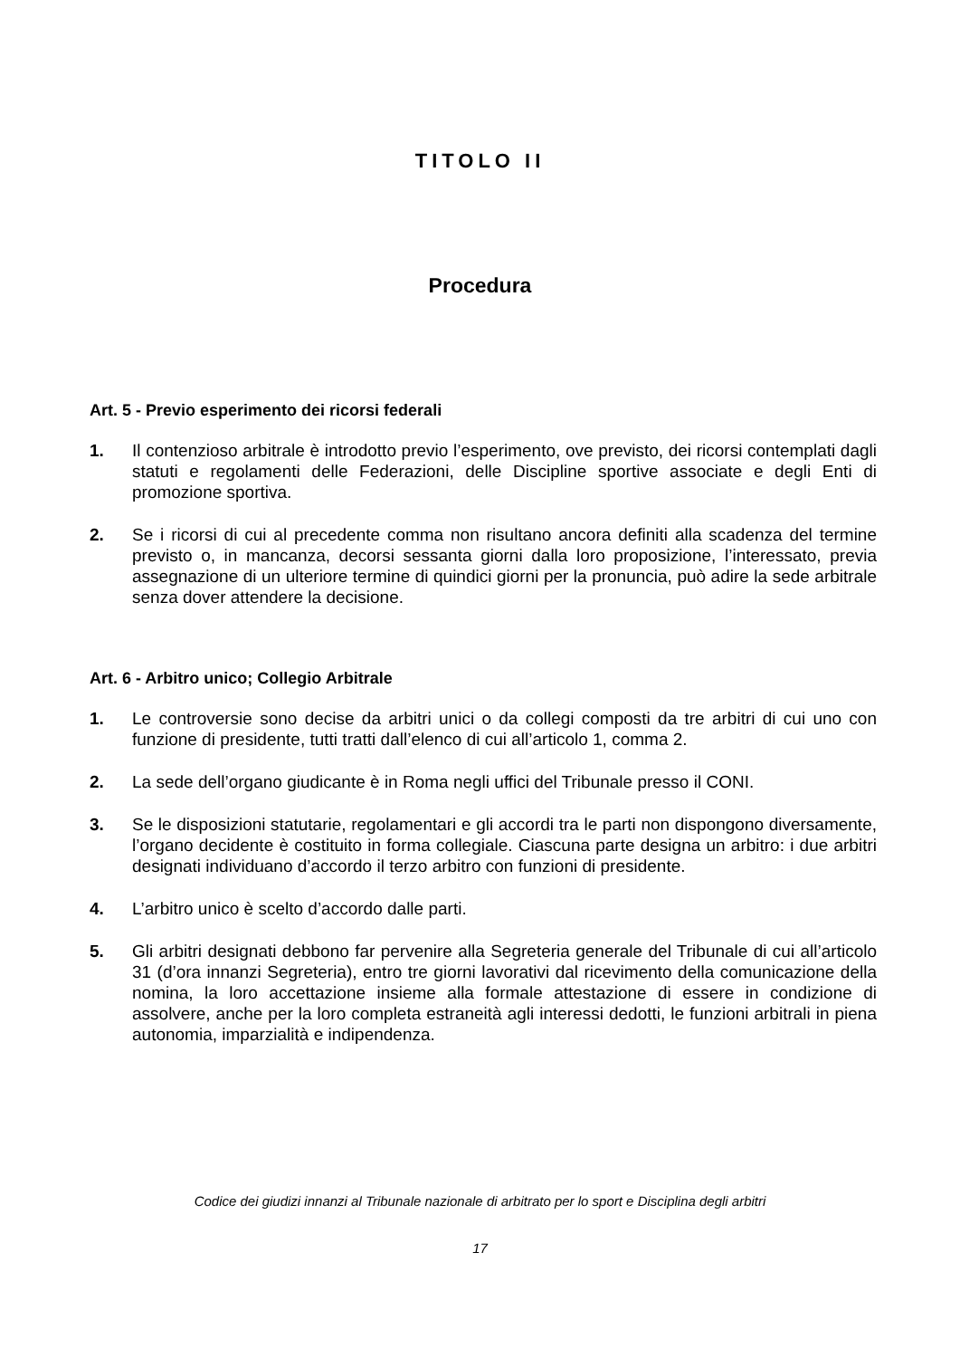TITOLO II
Procedura
Art. 5 - Previo esperimento dei ricorsi federali
1. Il contenzioso arbitrale è introdotto previo l’esperimento, ove previsto, dei ricorsi contemplati dagli statuti e regolamenti delle Federazioni, delle Discipline sportive associate e degli Enti di promozione sportiva.
2. Se i ricorsi di cui al precedente comma non risultano ancora definiti alla scadenza del termine previsto o, in mancanza, decorsi sessanta giorni dalla loro proposizione, l’interessato, previa assegnazione di un ulteriore termine di quindici giorni per la pronuncia, può adire la sede arbitrale senza dover attendere la decisione.
Art. 6 - Arbitro unico; Collegio Arbitrale
1. Le controversie sono decise da arbitri unici o da collegi composti da tre arbitri di cui uno con funzione di presidente, tutti tratti dall’elenco di cui all’articolo 1, comma 2.
2. La sede dell’organo giudicante è in Roma negli uffici del Tribunale presso il CONI.
3. Se le disposizioni statutarie, regolamentari e gli accordi tra le parti non dispongono diversamente, l’organo decidente è costituito in forma collegiale. Ciascuna parte designa un arbitro: i due arbitri designati individuano d’accordo il terzo arbitro con funzioni di presidente.
4. L’arbitro unico è scelto d’accordo dalle parti.
5. Gli arbitri designati debbono far pervenire alla Segreteria generale del Tribunale di cui all’articolo 31 (d’ora innanzi Segreteria), entro tre giorni lavorativi dal ricevimento della comunicazione della nomina, la loro accettazione insieme alla formale attestazione di essere in condizione di assolvere, anche per la loro completa estraneità agli interessi dedotti, le funzioni arbitrali in piena autonomia, imparzialità e indipendenza.
Codice dei giudizi innanzi al Tribunale nazionale di arbitrato per lo sport e Disciplina degli arbitri
17